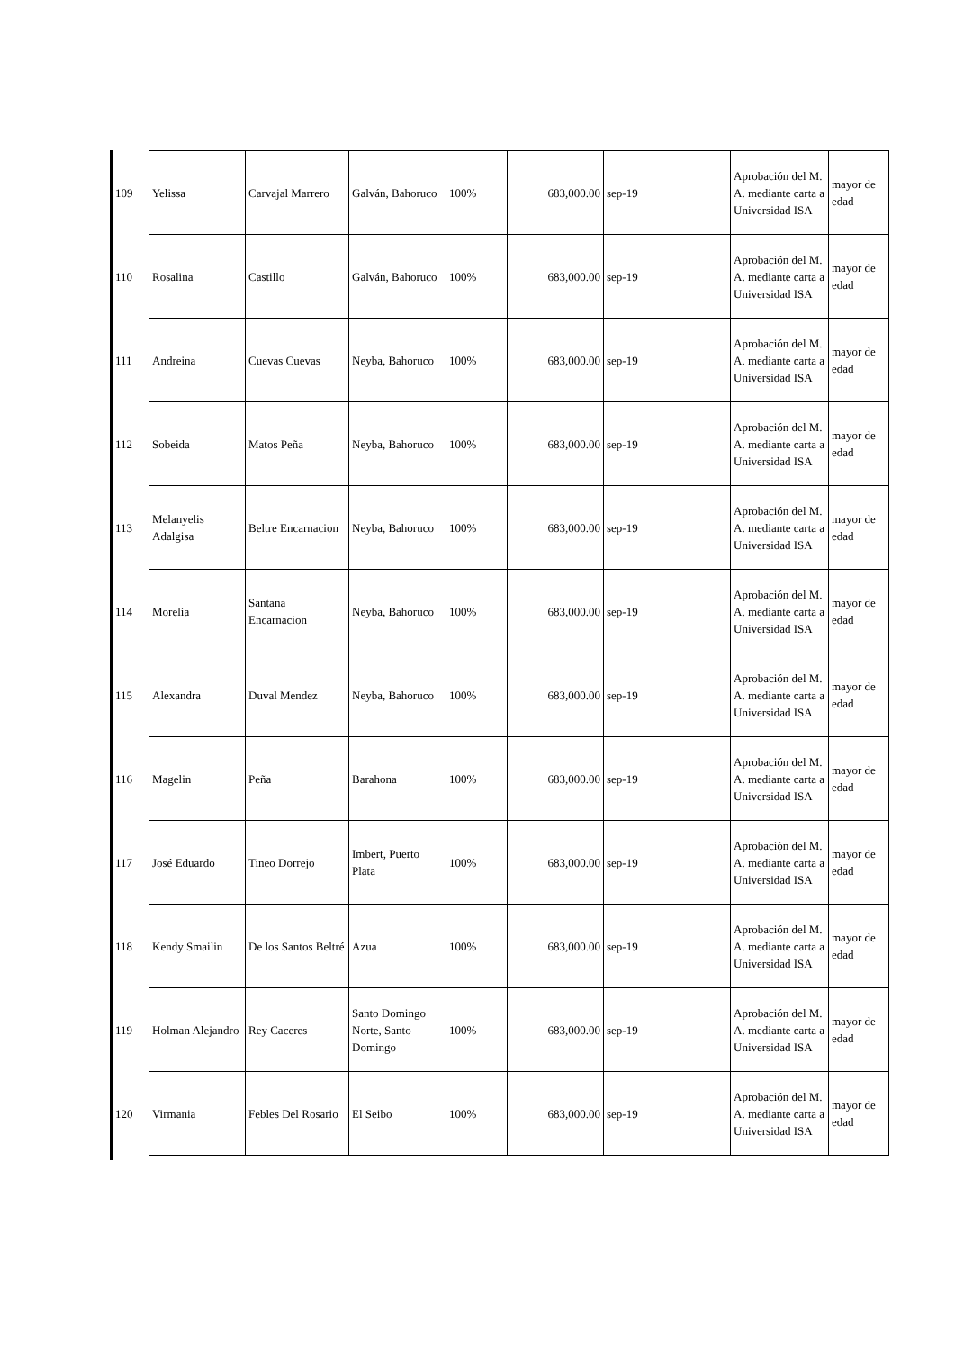| 109 | Yelissa | Carvajal Marrero | Galván, Bahoruco | 100% | 683,000.00 | sep-19 | Aprobación del M. A. mediante carta a Universidad ISA | mayor de edad |
| 110 | Rosalina | Castillo | Galván, Bahoruco | 100% | 683,000.00 | sep-19 | Aprobación del M. A. mediante carta a Universidad ISA | mayor de edad |
| 111 | Andreina | Cuevas Cuevas | Neyba, Bahoruco | 100% | 683,000.00 | sep-19 | Aprobación del M. A. mediante carta a Universidad ISA | mayor de edad |
| 112 | Sobeida | Matos Peña | Neyba, Bahoruco | 100% | 683,000.00 | sep-19 | Aprobación del M. A. mediante carta a Universidad ISA | mayor de edad |
| 113 | Melanyelis Adalgisa | Beltre Encarnacion | Neyba, Bahoruco | 100% | 683,000.00 | sep-19 | Aprobación del M. A. mediante carta a Universidad ISA | mayor de edad |
| 114 | Morelia | Santana Encarnacion | Neyba, Bahoruco | 100% | 683,000.00 | sep-19 | Aprobación del M. A. mediante carta a Universidad ISA | mayor de edad |
| 115 | Alexandra | Duval Mendez | Neyba, Bahoruco | 100% | 683,000.00 | sep-19 | Aprobación del M. A. mediante carta a Universidad ISA | mayor de edad |
| 116 | Magelin | Peña | Barahona | 100% | 683,000.00 | sep-19 | Aprobación del M. A. mediante carta a Universidad ISA | mayor de edad |
| 117 | José Eduardo | Tineo Dorrejo | Imbert, Puerto Plata | 100% | 683,000.00 | sep-19 | Aprobación del M. A. mediante carta a Universidad ISA | mayor de edad |
| 118 | Kendy Smailin | De los Santos Beltré | Azua | 100% | 683,000.00 | sep-19 | Aprobación del M. A. mediante carta a Universidad ISA | mayor de edad |
| 119 | Holman Alejandro | Rey Caceres | Santo Domingo Norte, Santo Domingo | 100% | 683,000.00 | sep-19 | Aprobación del M. A. mediante carta a Universidad ISA | mayor de edad |
| 120 | Virmania | Febles Del Rosario | El Seibo | 100% | 683,000.00 | sep-19 | Aprobación del M. A. mediante carta a Universidad ISA | mayor de edad |